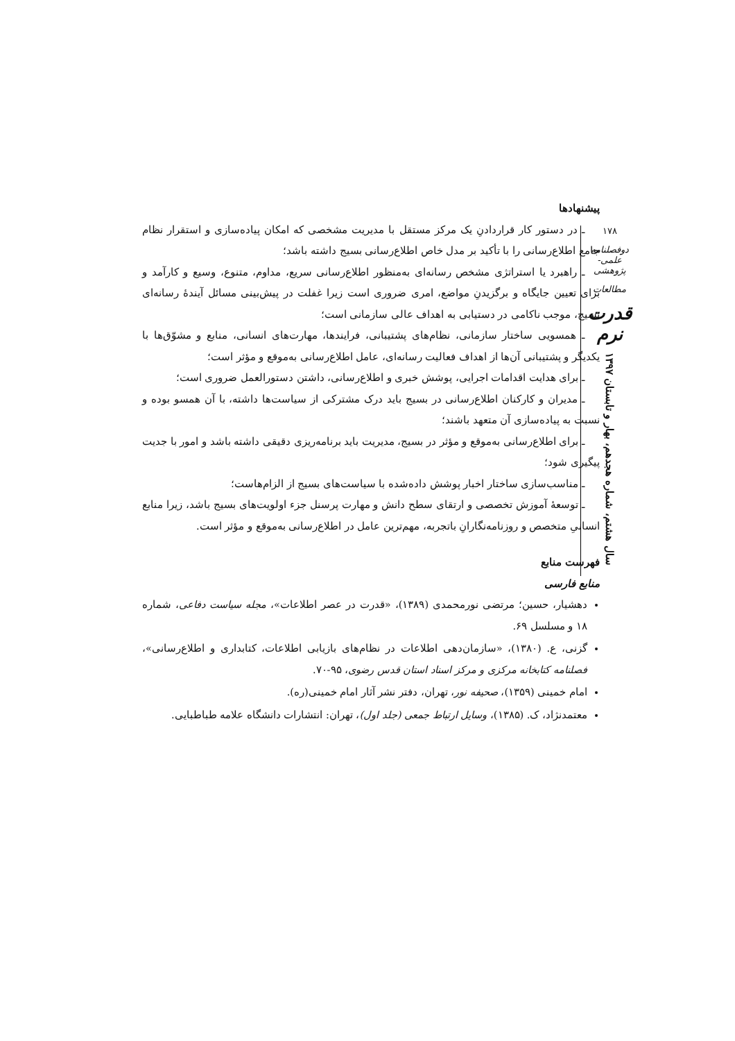۱۷۸
دوفصلنامه علمی-پژوهشی
مطالعات
قدرت نرم
سال هشتم، شماره هجدهم، بهار و تابستان ۱۳۹۷
پیشنهادها
ـ در دستور کار قراردادنِ یک مرکز مستقل با مدیریت مشخصی که امکان پیاده‌سازی و استقرار نظام جامع اطلاع‌رسانی را با تأکید بر مدل خاص اطلاع‌رسانی بسیج داشته باشد؛
ـ راهبرد یا استراتژی مشخص رسانه‌ای به‌منظور اطلاع‌رسانی سریع، مداوم، متنوع، وسیع و کارآمد و برای تعیین جایگاه و برگزیدنِ مواضع، امری ضروری است زیرا غفلت در پیش‌بینی مسائل آیندهٔ رسانه‌ای بسیج، موجب ناکامی در دستیابی به اهداف عالی سازمانی است؛
ـ همسویی ساختار سازمانی، نظام‌های پشتیبانی، فرایندها، مهارت‌های انسانی، منابع و مشوّق‌ها با یکدیگر و پشتیبانی آن‌ها از اهداف فعالیت رسانه‌ای، عامل اطلاع‌رسانی به‌موقع و مؤثر است؛
ـ برای هدایت اقدامات اجرایی، پوشش خبری و اطلاع‌رسانی، داشتن دستورالعمل ضروری است؛
ـ مدیران و کارکنان اطلاع‌رسانی در بسیج باید درک مشترکی از سیاست‌ها داشته، با آن همسو بوده و نسبت به پیاده‌سازی آن متعهد باشند؛
ـ برای اطلاع‌رسانی به‌موقع و مؤثر در بسیج، مدیریت باید برنامه‌ریزی دقیقی داشته باشد و امور با جدیت پیگیری شود؛
ـ مناسب‌سازی ساختار اخبار پوشش داده‌شده با سیاست‌های بسیج از الزام‌هاست؛
ـ توسعهٔ آموزش تخصصی و ارتقای سطح دانش و مهارت پرسنل جزء اولویت‌های بسیج باشد، زیرا منابع انسانیِ متخصص و روزنامه‌نگارانِ باتجربه، مهم‌ترین عامل در اطلاع‌رسانی به‌موقع و مؤثر است.
فهرست منابع
منابع فارسی
دهشیار، حسین؛ مرتضی نورمحمدی (۱۳۸۹)، «قدرت در عصر اطلاعات»، مجله سیاست دفاعی، شماره ۱۸ و مسلسل ۶۹.
گزنی، ع. (۱۳۸۰)، «سازمان‌دهی اطلاعات در نظام‌های بازیابی اطلاعات، کتابداری و اطلاع‌رسانی»، فصلنامه کتابخانه مرکزی و مرکز اسناد استان قدس رضوی، ۹۵-۷۰.
امام خمینی (۱۳۵۹)، صحیفه نور، تهران، دفتر نشر آثار امام خمینی(ره).
معتمدنژاد، ک. (۱۳۸۵)، وسایل ارتباط جمعی (جلد اول)، تهران: انتشارات دانشگاه علامه طباطبایی.